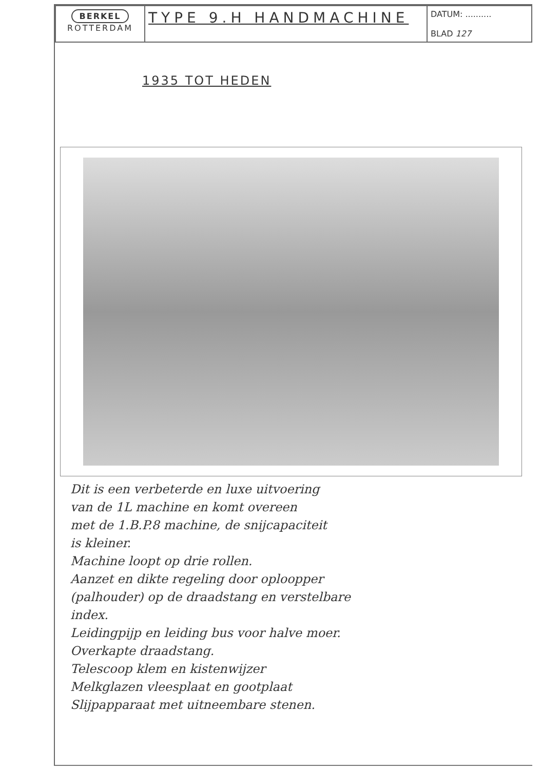| BERKEL ROTTERDAM | TYPE 9.H HANDMACHINE | DATUM: .......... BLAD 127 |
1935 TOT HEDEN
Dit is een verbeterde en luxe uitvoering
van de 1L machine en komt overeen
met de 1.B.P.8 machine, de snijcapaciteit
is kleiner.
Machine loopt op drie rollen.
Aanzet en dikte regeling door oploopper
(palhouder) op de draadstang en verstelbare
index.
Leidingpijp en leiding bus voor halve moer.
Overkapte draadstang.
Telescoop klem en kistenwijzer
Melkglazen vleesplaat en gootplaat
Slijpapparaat met uitneembare stenen.